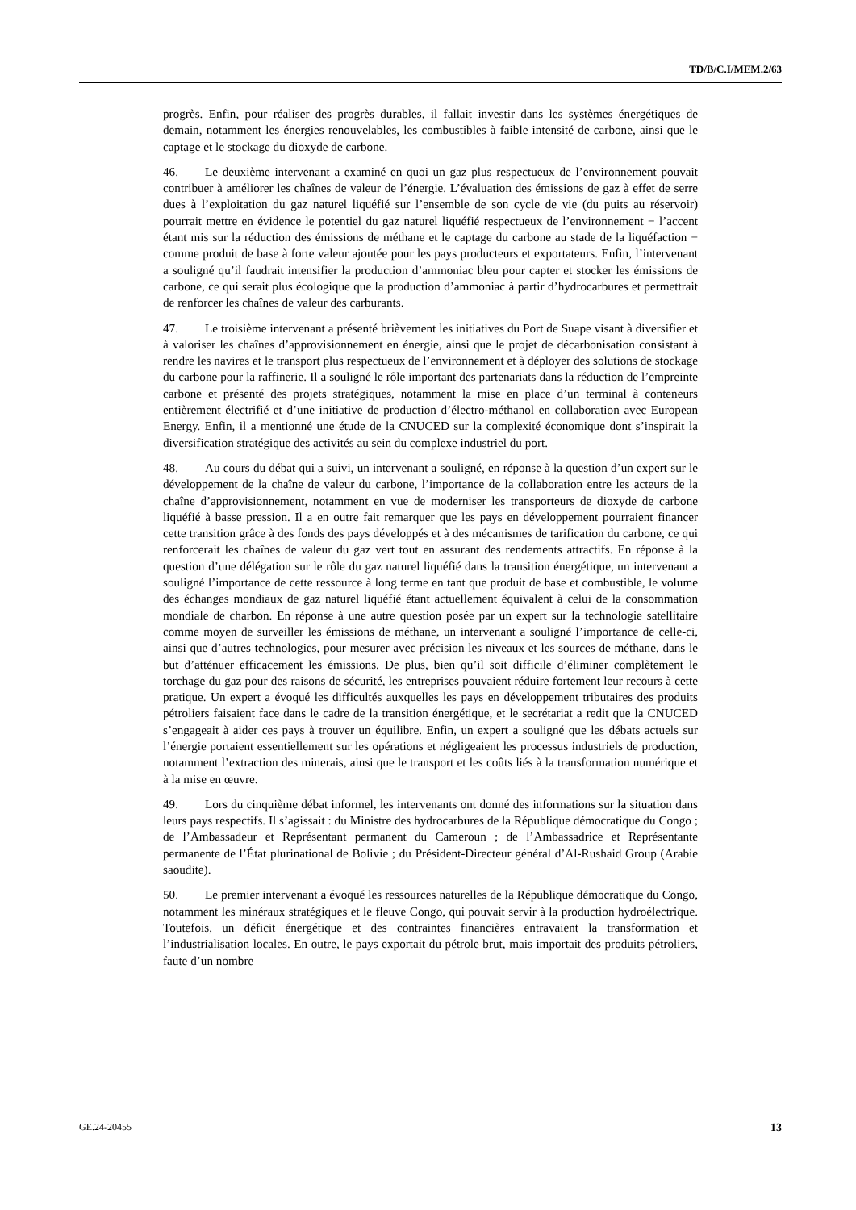TD/B/C.I/MEM.2/63
progrès. Enfin, pour réaliser des progrès durables, il fallait investir dans les systèmes énergétiques de demain, notamment les énergies renouvelables, les combustibles à faible intensité de carbone, ainsi que le captage et le stockage du dioxyde de carbone.
46. Le deuxième intervenant a examiné en quoi un gaz plus respectueux de l’environnement pouvait contribuer à améliorer les chaînes de valeur de l’énergie. L’évaluation des émissions de gaz à effet de serre dues à l’exploitation du gaz naturel liquéfié sur l’ensemble de son cycle de vie (du puits au réservoir) pourrait mettre en évidence le potentiel du gaz naturel liquéfié respectueux de l’environnement − l’accent étant mis sur la réduction des émissions de méthane et le captage du carbone au stade de la liquéfaction − comme produit de base à forte valeur ajoutée pour les pays producteurs et exportateurs. Enfin, l’intervenant a souligné qu’il faudrait intensifier la production d’ammoniac bleu pour capter et stocker les émissions de carbone, ce qui serait plus écologique que la production d’ammoniac à partir d’hydrocarbures et permettrait de renforcer les chaînes de valeur des carburants.
47. Le troisième intervenant a présenté brièvement les initiatives du Port de Suape visant à diversifier et à valoriser les chaînes d’approvisionnement en énergie, ainsi que le projet de décarbonisation consistant à rendre les navires et le transport plus respectueux de l’environnement et à déployer des solutions de stockage du carbone pour la raffinerie. Il a souligné le rôle important des partenariats dans la réduction de l’empreinte carbone et présenté des projets stratégiques, notamment la mise en place d’un terminal à conteneurs entièrement électrifié et d’une initiative de production d’électro-méthanol en collaboration avec European Energy. Enfin, il a mentionné une étude de la CNUCED sur la complexité économique dont s’inspirait la diversification stratégique des activités au sein du complexe industriel du port.
48. Au cours du débat qui a suivi, un intervenant a souligné, en réponse à la question d’un expert sur le développement de la chaîne de valeur du carbone, l’importance de la collaboration entre les acteurs de la chaîne d’approvisionnement, notamment en vue de moderniser les transporteurs de dioxyde de carbone liquéfié à basse pression. Il a en outre fait remarquer que les pays en développement pourraient financer cette transition grâce à des fonds des pays développés et à des mécanismes de tarification du carbone, ce qui renforcerait les chaînes de valeur du gaz vert tout en assurant des rendements attractifs. En réponse à la question d’une délégation sur le rôle du gaz naturel liquéfié dans la transition énergétique, un intervenant a souligné l’importance de cette ressource à long terme en tant que produit de base et combustible, le volume des échanges mondiaux de gaz naturel liquéfié étant actuellement équivalent à celui de la consommation mondiale de charbon. En réponse à une autre question posée par un expert sur la technologie satellitaire comme moyen de surveiller les émissions de méthane, un intervenant a souligné l’importance de celle-ci, ainsi que d’autres technologies, pour mesurer avec précision les niveaux et les sources de méthane, dans le but d’atténuer efficacement les émissions. De plus, bien qu’il soit difficile d’éliminer complètement le torchage du gaz pour des raisons de sécurité, les entreprises pouvaient réduire fortement leur recours à cette pratique. Un expert a évoqué les difficultés auxquelles les pays en développement tributaires des produits pétroliers faisaient face dans le cadre de la transition énergétique, et le secrétariat a redit que la CNUCED s’engageait à aider ces pays à trouver un équilibre. Enfin, un expert a souligné que les débats actuels sur l’énergie portaient essentiellement sur les opérations et négligeaient les processus industriels de production, notamment l’extraction des minerais, ainsi que le transport et les coûts liés à la transformation numérique et à la mise en œuvre.
49. Lors du cinquième débat informel, les intervenants ont donné des informations sur la situation dans leurs pays respectifs. Il s’agissait : du Ministre des hydrocarbures de la République démocratique du Congo ; de l’Ambassadeur et Représentant permanent du Cameroun ; de l’Ambassadrice et Représentante permanente de l’État plurinational de Bolivie ; du Président-Directeur général d’Al-Rushaid Group (Arabie saoudite).
50. Le premier intervenant a évoqué les ressources naturelles de la République démocratique du Congo, notamment les minéraux stratégiques et le fleuve Congo, qui pouvait servir à la production hydroélectrique. Toutefois, un déficit énergétique et des contraintes financières entravaient la transformation et l’industrialisation locales. En outre, le pays exportait du pétrole brut, mais importait des produits pétroliers, faute d’un nombre
GE.24-20455 13